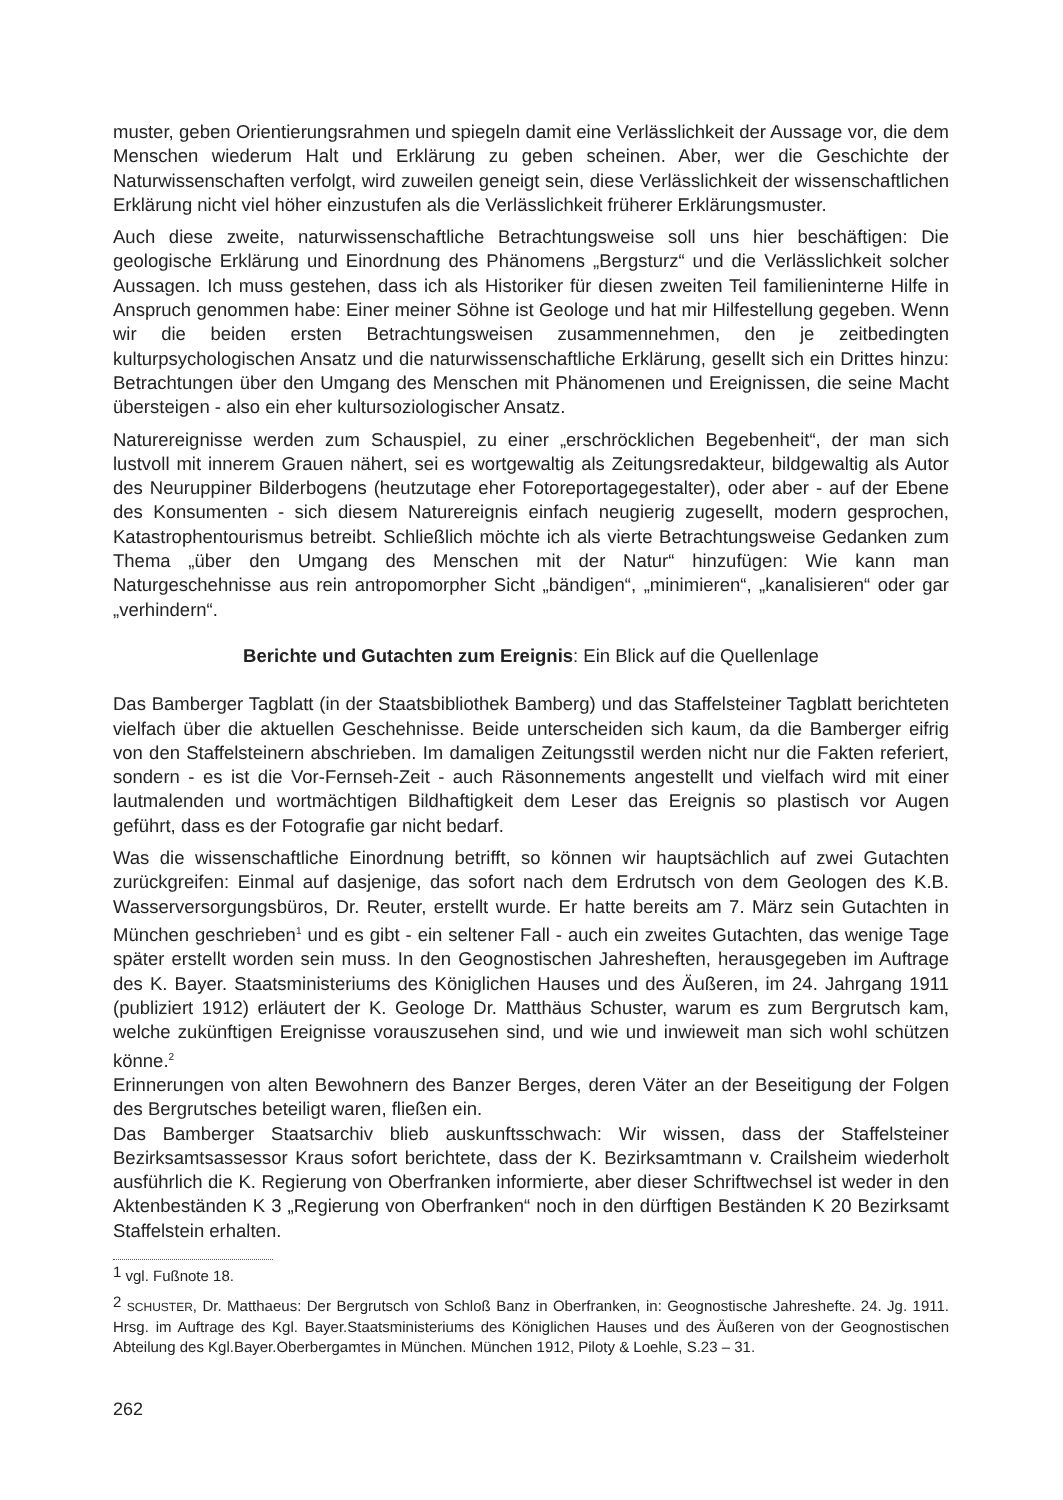muster, geben Orientierungsrahmen und spiegeln damit eine Verlässlichkeit der Aussage vor, die dem Menschen wiederum Halt und Erklärung zu geben scheinen. Aber, wer die Geschichte der Naturwissenschaften verfolgt, wird zuweilen geneigt sein, diese Verlässlichkeit der wissenschaftlichen Erklärung nicht viel höher einzustufen als die Verlässlichkeit früherer Erklärungsmuster.
Auch diese zweite, naturwissenschaftliche Betrachtungsweise soll uns hier beschäftigen: Die geologische Erklärung und Einordnung des Phänomens „Bergsturz“ und die Verlässlichkeit solcher Aussagen. Ich muss gestehen, dass ich als Historiker für diesen zweiten Teil familieninterne Hilfe in Anspruch genommen habe: Einer meiner Söhne ist Geologe und hat mir Hilfestellung gegeben. Wenn wir die beiden ersten Betrachtungsweisen zusammennehmen, den je zeitbedingten kulturpsychologischen Ansatz und die naturwissenschaftliche Erklärung, gesellt sich ein Drittes hinzu: Betrachtungen über den Umgang des Menschen mit Phänomenen und Ereignissen, die seine Macht übersteigen - also ein eher kultursoziologischer Ansatz.
Naturereignisse werden zum Schauspiel, zu einer „erschröcklichen Begebenheit“, der man sich lustvoll mit innerem Grauen nähert, sei es wortgewaltig als Zeitungsredakteur, bildgewaltig als Autor des Neuruppiner Bilderbogens (heutzutage eher Fotoreportagegestalter), oder aber - auf der Ebene des Konsumenten - sich diesem Naturereignis einfach neugierig zugesellt, modern gesprochen, Katastrophentourismus betreibt. Schließlich möchte ich als vierte Betrachtungsweise Gedanken zum Thema „über den Umgang des Menschen mit der Natur“ hinzufügen: Wie kann man Naturgeschehnisse aus rein antropomorpher Sicht „bändigen“, „minimieren“, „kanalisieren“ oder gar „verhindern“.
Berichte und Gutachten zum Ereignis: Ein Blick auf die Quellenlage
Das Bamberger Tagblatt (in der Staatsbibliothek Bamberg) und das Staffelsteiner Tagblatt berichteten vielfach über die aktuellen Geschehnisse. Beide unterscheiden sich kaum, da die Bamberger eifrig von den Staffelsteinern abschrieben. Im damaligen Zeitungsstil werden nicht nur die Fakten referiert, sondern - es ist die Vor-Fernseh-Zeit - auch Räsonnements angestellt und vielfach wird mit einer lautmalenden und wortmächtigen Bildhaftigkeit dem Leser das Ereignis so plastisch vor Augen geführt, dass es der Fotografie gar nicht bedarf.
Was die wissenschaftliche Einordnung betrifft, so können wir hauptsächlich auf zwei Gutachten zurückgreifen: Einmal auf dasjenige, das sofort nach dem Erdrutsch von dem Geologen des K.B. Wasserversorgungsbüros, Dr. Reuter, erstellt wurde. Er hatte bereits am 7. März sein Gutachten in München geschrieben<sup>1</sup> und es gibt - ein seltener Fall - auch ein zweites Gutachten, das wenige Tage später erstellt worden sein muss. In den Geognostischen Jahresheften, herausgegeben im Auftrage des K. Bayer. Staatsministeriums des Königlichen Hauses und des Äußeren, im 24. Jahrgang 1911 (publiziert 1912) erläutert der K. Geologe Dr. Matthäus Schuster, warum es zum Bergrutsch kam, welche zukünftigen Ereignisse vorauszusehen sind, und wie und inwieweit man sich wohl schützen könne.<sup>2</sup>
Erinnerungen von alten Bewohnern des Banzer Berges, deren Väter an der Beseitigung der Folgen des Bergrutsches beteiligt waren, fließen ein.
Das Bamberger Staatsarchiv blieb auskunftsschwach: Wir wissen, dass der Staffelsteiner Bezirksamtsassessor Kraus sofort berichtete, dass der K. Bezirksamtmann v. Crailsheim wiederholt ausführlich die K. Regierung von Oberfranken informierte, aber dieser Schriftwechsel ist weder in den Aktenbeständen K 3 „Regierung von Oberfranken“ noch in den dürftigen Beständen K 20 Bezirksamt Staffelstein erhalten.
<sup>1</sup> vgl. Fußnote 18.
<sup>2</sup> SCHUSTER, Dr. Matthaeus: Der Bergrutsch von Schloß Banz in Oberfranken, in: Geognostische Jahreshefte. 24. Jg. 1911. Hrsg. im Auftrage des Kgl. Bayer.Staatsministeriums des Königlichen Hauses und des Äußeren von der Geognostischen Abteilung des Kgl.Bayer.Oberbergamtes in München. München 1912, Piloty & Loehle, S.23 – 31.
262